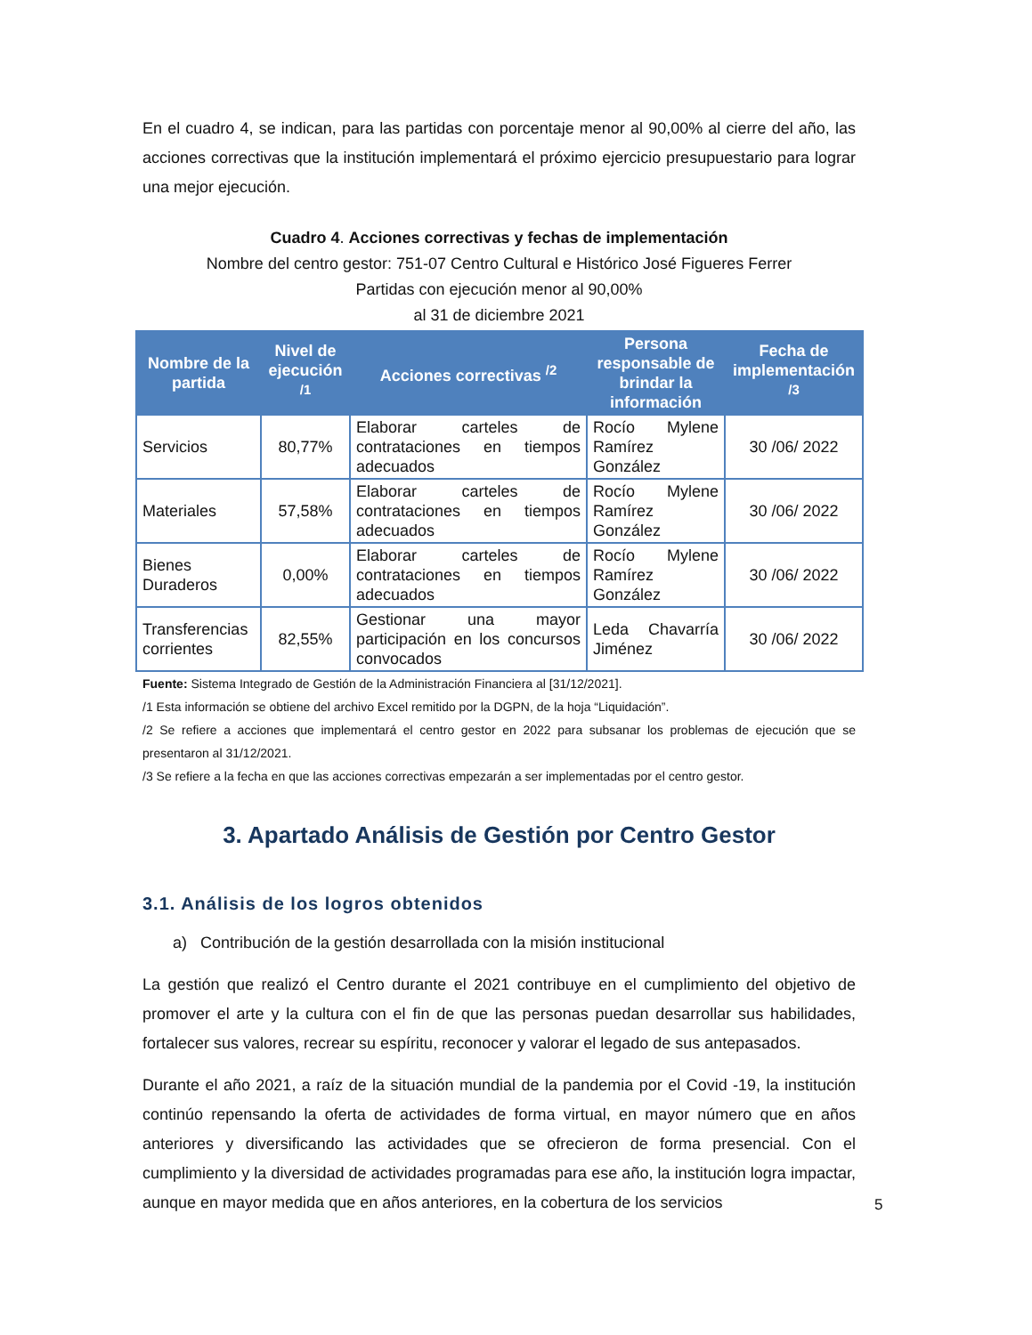En el cuadro 4, se indican, para las partidas con porcentaje menor al 90,00% al cierre del año, las acciones correctivas que la institución implementará el próximo ejercicio presupuestario para lograr una mejor ejecución.
Cuadro 4. Acciones correctivas y fechas de implementación
Nombre del centro gestor: 751-07 Centro Cultural e Histórico José Figueres Ferrer
Partidas con ejecución menor al 90,00%
al 31 de diciembre 2021
| Nombre de la partida | Nivel de ejecución <sup>/1</sup> | Acciones correctivas <sup>/2</sup> | Persona responsable de brindar la información | Fecha de implementación <sup>/3</sup> |
| --- | --- | --- | --- | --- |
| Servicios | 80,77% | Elaborar carteles de contrataciones en tiempos adecuados | Rocío Mylene Ramírez González | 30 /06/ 2022 |
| Materiales | 57,58% | Elaborar carteles de contrataciones en tiempos adecuados | Rocío Mylene Ramírez González | 30 /06/ 2022 |
| Bienes Duraderos | 0,00% | Elaborar carteles de contrataciones en tiempos adecuados | Rocío Mylene Ramírez González | 30 /06/ 2022 |
| Transferencias corrientes | 82,55% | Gestionar una mayor participación en los concursos convocados | Leda Chavarría Jiménez | 30 /06/ 2022 |
Fuente: Sistema Integrado de Gestión de la Administración Financiera al [31/12/2021].
/1 Esta información se obtiene del archivo Excel remitido por la DGPN, de la hoja “Liquidación”.
/2 Se refiere a acciones que implementará el centro gestor en 2022 para subsanar los problemas de ejecución que se presentaron al 31/12/2021.
/3 Se refiere a la fecha en que las acciones correctivas empezarán a ser implementadas por el centro gestor.
3. Apartado Análisis de Gestión por Centro Gestor
3.1. Análisis de los logros obtenidos
a) Contribución de la gestión desarrollada con la misión institucional
La gestión que realizó el Centro durante el 2021 contribuye en el cumplimiento del objetivo de promover el arte y la cultura con el fin de que las personas puedan desarrollar sus habilidades, fortalecer sus valores, recrear su espíritu, reconocer y valorar el legado de sus antepasados.
Durante el año 2021, a raíz de la situación mundial de la pandemia por el Covid -19, la institución continúo repensando la oferta de actividades de forma virtual, en mayor número que en años anteriores y diversificando las actividades que se ofrecieron de forma presencial. Con el cumplimiento y la diversidad de actividades programadas para ese año, la institución logra impactar, aunque en mayor medida que en años anteriores, en la cobertura de los servicios
5